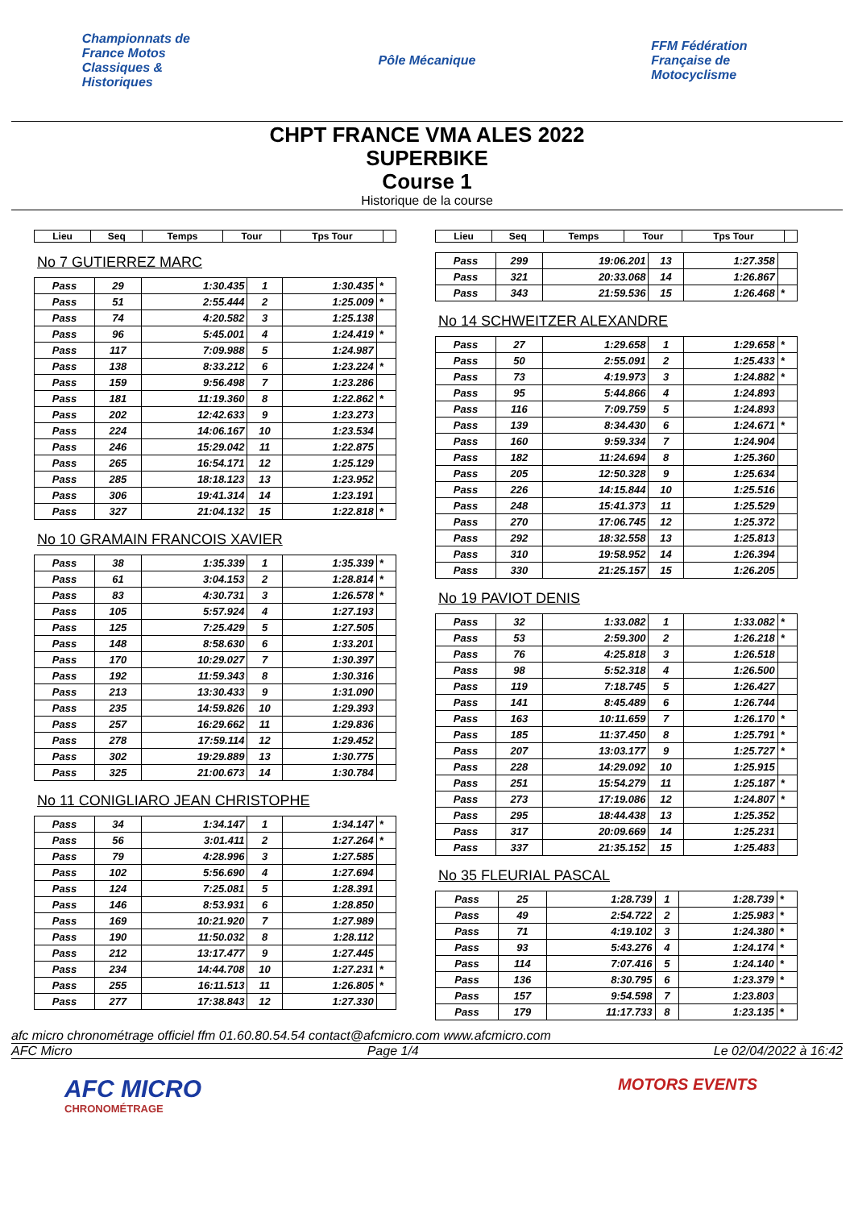Championnats de France Motos Classiques & Historiques
Pôle Mécanique
FFM Fédération Française de Motocyclisme
CHPT FRANCE VMA ALES 2022
SUPERBIKE
Course 1
Historique de la course
| Lieu | Seq | Temps | Tour | Tps Tour | |
| --- | --- | --- | --- | --- | --- |
No 7 GUTIERREZ MARC
| Pass | 29 | 1:30.435 | 1 | 1:30.435 | * |
| Pass | 51 | 2:55.444 | 2 | 1:25.009 | * |
| Pass | 74 | 4:20.582 | 3 | 1:25.138 | |
| Pass | 96 | 5:45.001 | 4 | 1:24.419 | * |
| Pass | 117 | 7:09.988 | 5 | 1:24.987 | |
| Pass | 138 | 8:33.212 | 6 | 1:23.224 | * |
| Pass | 159 | 9:56.498 | 7 | 1:23.286 | |
| Pass | 181 | 11:19.360 | 8 | 1:22.862 | * |
| Pass | 202 | 12:42.633 | 9 | 1:23.273 | |
| Pass | 224 | 14:06.167 | 10 | 1:23.534 | |
| Pass | 246 | 15:29.042 | 11 | 1:22.875 | |
| Pass | 265 | 16:54.171 | 12 | 1:25.129 | |
| Pass | 285 | 18:18.123 | 13 | 1:23.952 | |
| Pass | 306 | 19:41.314 | 14 | 1:23.191 | |
| Pass | 327 | 21:04.132 | 15 | 1:22.818 | * |
No 10 GRAMAIN FRANCOIS XAVIER
| Pass | 38 | 1:35.339 | 1 | 1:35.339 | * |
| Pass | 61 | 3:04.153 | 2 | 1:28.814 | * |
| Pass | 83 | 4:30.731 | 3 | 1:26.578 | * |
| Pass | 105 | 5:57.924 | 4 | 1:27.193 | |
| Pass | 125 | 7:25.429 | 5 | 1:27.505 | |
| Pass | 148 | 8:58.630 | 6 | 1:33.201 | |
| Pass | 170 | 10:29.027 | 7 | 1:30.397 | |
| Pass | 192 | 11:59.343 | 8 | 1:30.316 | |
| Pass | 213 | 13:30.433 | 9 | 1:31.090 | |
| Pass | 235 | 14:59.826 | 10 | 1:29.393 | |
| Pass | 257 | 16:29.662 | 11 | 1:29.836 | |
| Pass | 278 | 17:59.114 | 12 | 1:29.452 | |
| Pass | 302 | 19:29.889 | 13 | 1:30.775 | |
| Pass | 325 | 21:00.673 | 14 | 1:30.784 | |
No 11 CONIGLIARO JEAN CHRISTOPHE
| Pass | 34 | 1:34.147 | 1 | 1:34.147 | * |
| Pass | 56 | 3:01.411 | 2 | 1:27.264 | * |
| Pass | 79 | 4:28.996 | 3 | 1:27.585 | |
| Pass | 102 | 5:56.690 | 4 | 1:27.694 | |
| Pass | 124 | 7:25.081 | 5 | 1:28.391 | |
| Pass | 146 | 8:53.931 | 6 | 1:28.850 | |
| Pass | 169 | 10:21.920 | 7 | 1:27.989 | |
| Pass | 190 | 11:50.032 | 8 | 1:28.112 | |
| Pass | 212 | 13:17.477 | 9 | 1:27.445 | |
| Pass | 234 | 14:44.708 | 10 | 1:27.231 | * |
| Pass | 255 | 16:11.513 | 11 | 1:26.805 | * |
| Pass | 277 | 17:38.843 | 12 | 1:27.330 | |
| Lieu | Seq | Temps | Tour | Tps Tour | |
| --- | --- | --- | --- | --- | --- |
| Pass | 299 | 19:06.201 | 13 | 1:27.358 | |
| Pass | 321 | 20:33.068 | 14 | 1:26.867 | |
| Pass | 343 | 21:59.536 | 15 | 1:26.468 | * |
No 14 SCHWEITZER ALEXANDRE
| Pass | 27 | 1:29.658 | 1 | 1:29.658 | * |
| Pass | 50 | 2:55.091 | 2 | 1:25.433 | * |
| Pass | 73 | 4:19.973 | 3 | 1:24.882 | * |
| Pass | 95 | 5:44.866 | 4 | 1:24.893 | |
| Pass | 116 | 7:09.759 | 5 | 1:24.893 | |
| Pass | 139 | 8:34.430 | 6 | 1:24.671 | * |
| Pass | 160 | 9:59.334 | 7 | 1:24.904 | |
| Pass | 182 | 11:24.694 | 8 | 1:25.360 | |
| Pass | 205 | 12:50.328 | 9 | 1:25.634 | |
| Pass | 226 | 14:15.844 | 10 | 1:25.516 | |
| Pass | 248 | 15:41.373 | 11 | 1:25.529 | |
| Pass | 270 | 17:06.745 | 12 | 1:25.372 | |
| Pass | 292 | 18:32.558 | 13 | 1:25.813 | |
| Pass | 310 | 19:58.952 | 14 | 1:26.394 | |
| Pass | 330 | 21:25.157 | 15 | 1:26.205 | |
No 19 PAVIOT DENIS
| Pass | 32 | 1:33.082 | 1 | 1:33.082 | * |
| Pass | 53 | 2:59.300 | 2 | 1:26.218 | * |
| Pass | 76 | 4:25.818 | 3 | 1:26.518 | |
| Pass | 98 | 5:52.318 | 4 | 1:26.500 | |
| Pass | 119 | 7:18.745 | 5 | 1:26.427 | |
| Pass | 141 | 8:45.489 | 6 | 1:26.744 | |
| Pass | 163 | 10:11.659 | 7 | 1:26.170 | * |
| Pass | 185 | 11:37.450 | 8 | 1:25.791 | * |
| Pass | 207 | 13:03.177 | 9 | 1:25.727 | * |
| Pass | 228 | 14:29.092 | 10 | 1:25.915 | |
| Pass | 251 | 15:54.279 | 11 | 1:25.187 | * |
| Pass | 273 | 17:19.086 | 12 | 1:24.807 | * |
| Pass | 295 | 18:44.438 | 13 | 1:25.352 | |
| Pass | 317 | 20:09.669 | 14 | 1:25.231 | |
| Pass | 337 | 21:35.152 | 15 | 1:25.483 | |
No 35 FLEURIAL PASCAL
| Pass | 25 | 1:28.739 | 1 | 1:28.739 | * |
| Pass | 49 | 2:54.722 | 2 | 1:25.983 | * |
| Pass | 71 | 4:19.102 | 3 | 1:24.380 | * |
| Pass | 93 | 5:43.276 | 4 | 1:24.174 | * |
| Pass | 114 | 7:07.416 | 5 | 1:24.140 | * |
| Pass | 136 | 8:30.795 | 6 | 1:23.379 | * |
| Pass | 157 | 9:54.598 | 7 | 1:23.803 | |
| Pass | 179 | 11:17.733 | 8 | 1:23.135 | * |
afc micro chronométrage officiel ffm 01.60.80.54.54 contact@afcmicro.com www.afcmicro.com
AFC Micro Page 1/4 Le 02/04/2022 à 16:42
AFC MICRO
CHRONOMÉTRAGE
MOTORS EVENTS